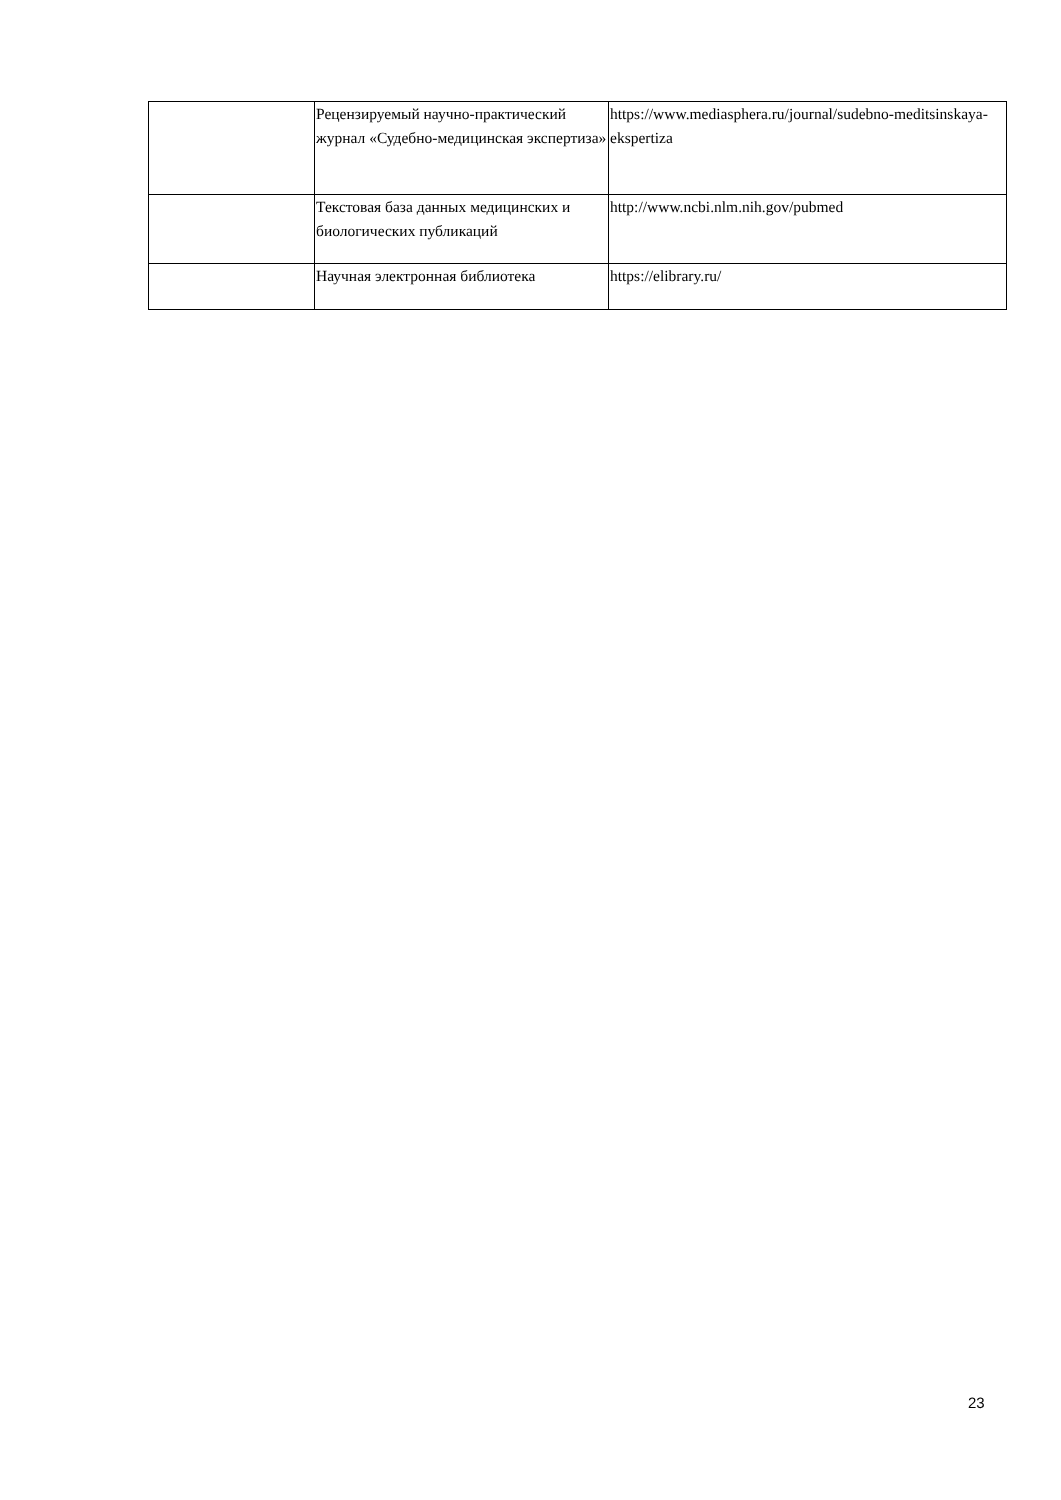| | Рецензируемый научно-практический журнал «Судебно-медицинская экспертиза» | https://www.mediasphera.ru/journal/sudebno-meditsinskaya-ekspertiza |
| | Текстовая база данных медицинских и биологических публикаций | http://www.ncbi.nlm.nih.gov/pubmed |
| | Научная электронная библиотека | https://elibrary.ru/ |
23